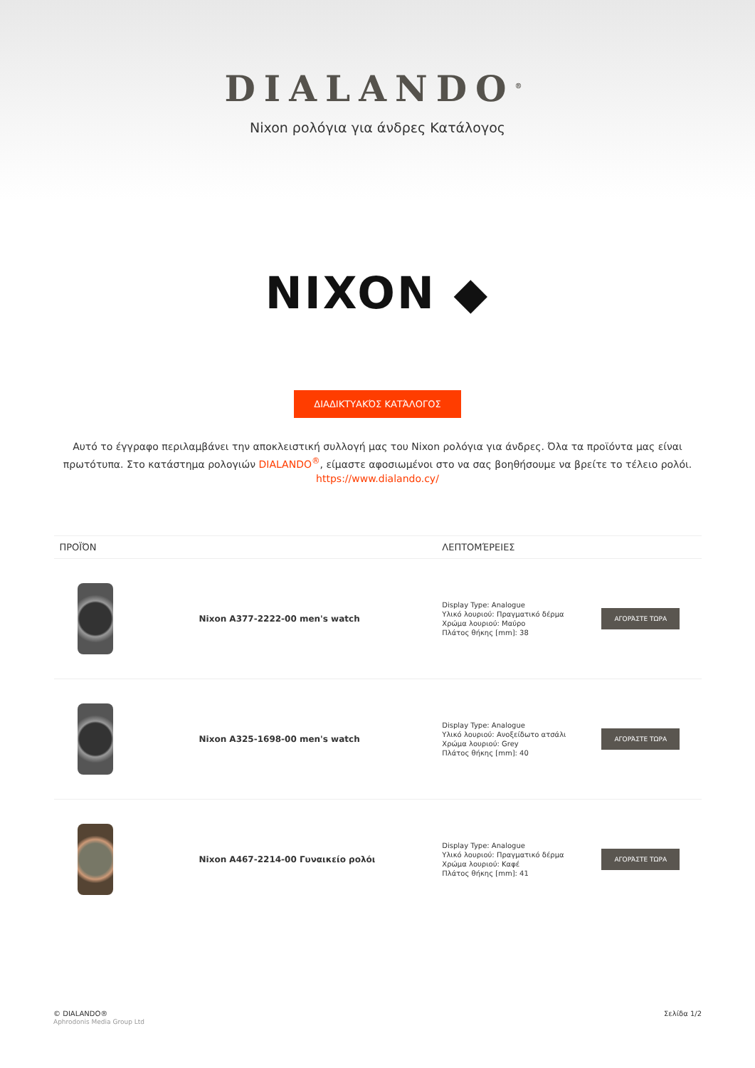DIALANDO<sup>®</sup>
Nixon ρολόγια για άνδρες Κατάλογος
NIXON ◆
ΔΙΑΔΙΚΤΥΑΚΌΣ ΚΑΤΆΛΟΓΟΣ
Αυτό το έγγραφο περιλαμβάνει την αποκλειστική συλλογή μας του Nixon ρολόγια για άνδρες. Όλα τα προϊόντα μας είναι πρωτότυπα. Στο κατάστημα ρολογιών DIALANDO<sup>®</sup>, είμαστε αφοσιωμένοι στο να σας βοηθήσουμε να βρείτε το τέλειο ρολόι.
https://www.dialando.cy/
| ΠΡΟΪΌΝ | | ΛΕΠΤΟΜΈΡΕΙΕΣ | |
| --- | --- | --- | --- |
| | Nixon A377-2222-00 men's watch | Display Type: Analogue Υλικό λουριού: Πραγματικό δέρμα Χρώμα λουριού: Μαύρο Πλάτος θήκης [mm]: 38 | ΑΓΟΡΆΣΤΕ ΤΩΡΑ |
| | Nixon A325-1698-00 men's watch | Display Type: Analogue Υλικό λουριού: Ανοξείδωτο ατσάλι Χρώμα λουριού: Grey Πλάτος θήκης [mm]: 40 | ΑΓΟΡΆΣΤΕ ΤΩΡΑ |
| | Nixon A467-2214-00 Γυναικείο ρολόι | Display Type: Analogue Υλικό λουριού: Πραγματικό δέρμα Χρώμα λουριού: Καφέ Πλάτος θήκης [mm]: 41 | ΑΓΟΡΆΣΤΕ ΤΩΡΑ |
© DIALANDO®
Aphrodonis Media Group Ltd
Σελίδα 1/2